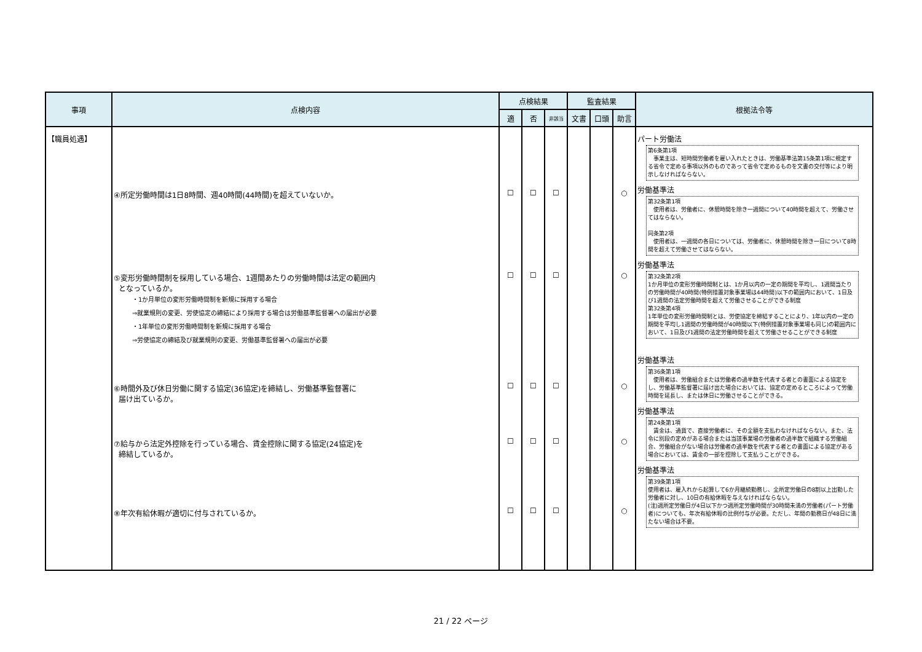| 事項 | 点検内容 | 点検結果 | | | 監査結果 | | | 根拠法令等 |
| --- | --- | --- | --- | --- | --- | --- | --- | --- |
| | | 適 | 否 | 非該当 | 文書 | 口頭 | 助言 | |
| 【職員処遇】 | ④所定労働時間は1日8時間、週40時間(44時間)を超えていないか。 ⑤変形労働時間制を採用している場合、1週間あたりの労働時間は法定の範囲内 となっているか。 ・1か月単位の変形労働時間制を新規に採用する場合 ⇒就業規則の変更、労使協定の締結により採用する場合は労働基準監督署への届出が必要 ・1年単位の変形労働時間制を新規に採用する場合 ⇒労使協定の締結及び就業規則の変更、労働基準監督署への届出が必要 ⑥時間外及び休日労働に関する協定(36協定)を締結し、労働基準監督署に 届け出ているか。 ⑦給与から法定外控除を行っている場合、賃金控除に関する協定(24協定)を 締結しているか。 ⑧年次有給休暇が適切に付与されているか。 | ☐ ☐ ☐ ☐ ☐ | ☐ ☐ ☐ ☐ ☐ | ☐ ☐ ☐ ☐ ☐ | | | ○ ○ ○ ○ ○ | パート労働法 第6条第1項 事業主は、短時間労働者を雇い入れたときは、労働基準法第15条第1項に規定する省令で定める事項以外のものであって省令で定めるものを文書の交付等により明示しなければならない。 労働基準法 第32条第1項 使用者は、労働者に、休憩時間を除き一週間について40時間を超えて、労働させてはならない。 同条第2項 使用者は、一週間の各日については、労働者に、休憩時間を除き一日について8時間を超えて労働させてはならない。 労働基準法 第32条第2項 1か月単位の変形労働時間制とは、1か月以内の一定の期間を平均し、1週間当たりの労働時間が40時間(特例措置対象事業場は44時間)以下の範囲内において、1日及び1週間の法定労働時間を超えて労働させることができる制度 第32条第4項 1年単位の変形労働時間制とは、労使協定を締結することにより、1年以内の一定の期間を平均し1週間の労働時間が40時間以下(特例措置対象事業場も同じ)の範囲内において、1日及び1週間の法定労働時間を超えて労働させることができる制度 労働基準法 第36条第1項 使用者は、労働組合または労働者の過半数を代表する者との書面による協定をし、労働基準監督署に届け出た場合においては、協定の定めるところによって労働時間を延長し、または休日に労働させることができる。 労働基準法 第24条第1項 賃金は、通貨で、直接労働者に、その全額を支払わなければならない。また、法令に別段の定めがある場合または当該事業場の労働者の過半数で組織する労働組合、労働組合がない場合は労働者の過半数を代表する者との書面による協定がある場合においては、賃金の一部を控除して支払うことができる。 労働基準法 第39条第1項 使用者は、雇入れから起算して6か月継続勤務し、全所定労働日の8割以上出勤した労働者に対し、10日の有給休暇を与えなければならない。 (注)週所定労働日が4日以下かつ週所定労働時間が30時間未満の労働者(パート労働者)についても、年次有給休暇の比例付与が必要。ただし、年間の勤務日が48日に満たない場合は不要。 |
21 / 22 ページ